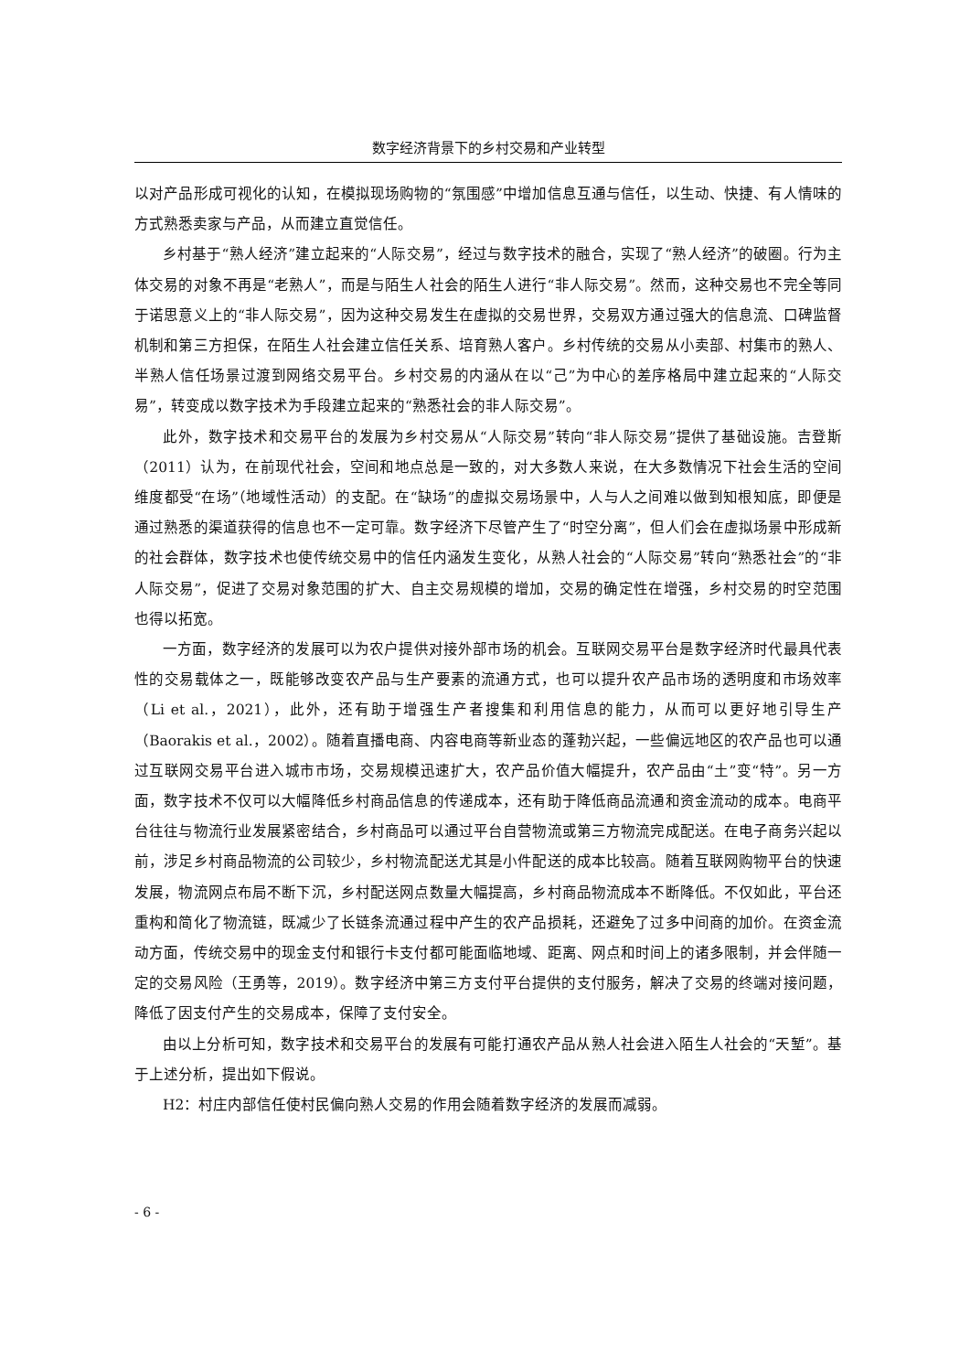数字经济背景下的乡村交易和产业转型
以对产品形成可视化的认知，在模拟现场购物的“氛围感”中增加信息互通与信任，以生动、快捷、有人情味的方式熟悉卖家与产品，从而建立直觉信任。
乡村基于“熟人经济”建立起来的“人际交易”，经过与数字技术的融合，实现了“熟人经济”的破圈。行为主体交易的对象不再是“老熟人”，而是与陌生人社会的陌生人进行“非人际交易”。然而，这种交易也不完全等同于诺思意义上的“非人际交易”，因为这种交易发生在虚拟的交易世界，交易双方通过强大的信息流、口碑监督机制和第三方担保，在陌生人社会建立信任关系、培育熟人客户。乡村传统的交易从小卖部、村集市的熟人、半熟人信任场景过渡到网络交易平台。乡村交易的内涵从在以“己”为中心的差序格局中建立起来的“人际交易”，转变成以数字技术为手段建立起来的“熟悉社会的非人际交易”。
此外，数字技术和交易平台的发展为乡村交易从“人际交易”转向“非人际交易”提供了基础设施。吉登斯（2011）认为，在前现代社会，空间和地点总是一致的，对大多数人来说，在大多数情况下社会生活的空间维度都受“在场”（地域性活动）的支配。在“缺场”的虚拟交易场景中，人与人之间难以做到知根知底，即便是通过熟悉的渠道获得的信息也不一定可靠。数字经济下尽管产生了“时空分离”，但人们会在虚拟场景中形成新的社会群体，数字技术也使传统交易中的信任内涵发生变化，从熟人社会的“人际交易”转向“熟悉社会”的“非人际交易”，促进了交易对象范围的扩大、自主交易规模的增加，交易的确定性在增强，乡村交易的时空范围也得以拓宽。
一方面，数字经济的发展可以为农户提供对接外部市场的机会。互联网交易平台是数字经济时代最具代表性的交易载体之一，既能够改变农产品与生产要素的流通方式，也可以提升农产品市场的透明度和市场效率（Li et al.，2021），此外，还有助于增强生产者搜集和利用信息的能力，从而可以更好地引导生产（Baorakis et al.，2002）。随着直播电商、内容电商等新业态的蓬勃兴起，一些偏远地区的农产品也可以通过互联网交易平台进入城市市场，交易规模迅速扩大，农产品价值大幅提升，农产品由“土”变“特”。另一方面，数字技术不仅可以大幅降低乡村商品信息的传递成本，还有助于降低商品流通和资金流动的成本。电商平台往往与物流行业发展紧密结合，乡村商品可以通过平台自营物流或第三方物流完成配送。在电子商务兴起以前，涉足乡村商品物流的公司较少，乡村物流配送尤其是小件配送的成本比较高。随着互联网购物平台的快速发展，物流网点布局不断下沉，乡村配送网点数量大幅提高，乡村商品物流成本不断降低。不仅如此，平台还重构和简化了物流链，既减少了长链条流通过程中产生的农产品损耗，还避免了过多中间商的加价。在资金流动方面，传统交易中的现金支付和银行卡支付都可能面临地域、距离、网点和时间上的诸多限制，并会伴随一定的交易风险（王勇等，2019）。数字经济中第三方支付平台提供的支付服务，解决了交易的终端对接问题，降低了因支付产生的交易成本，保障了支付安全。
由以上分析可知，数字技术和交易平台的发展有可能打通农产品从熟人社会进入陌生人社会的“天堑”。基于上述分析，提出如下假说。
H2：村庄内部信任使村民偏向熟人交易的作用会随着数字经济的发展而减弱。
- 6 -